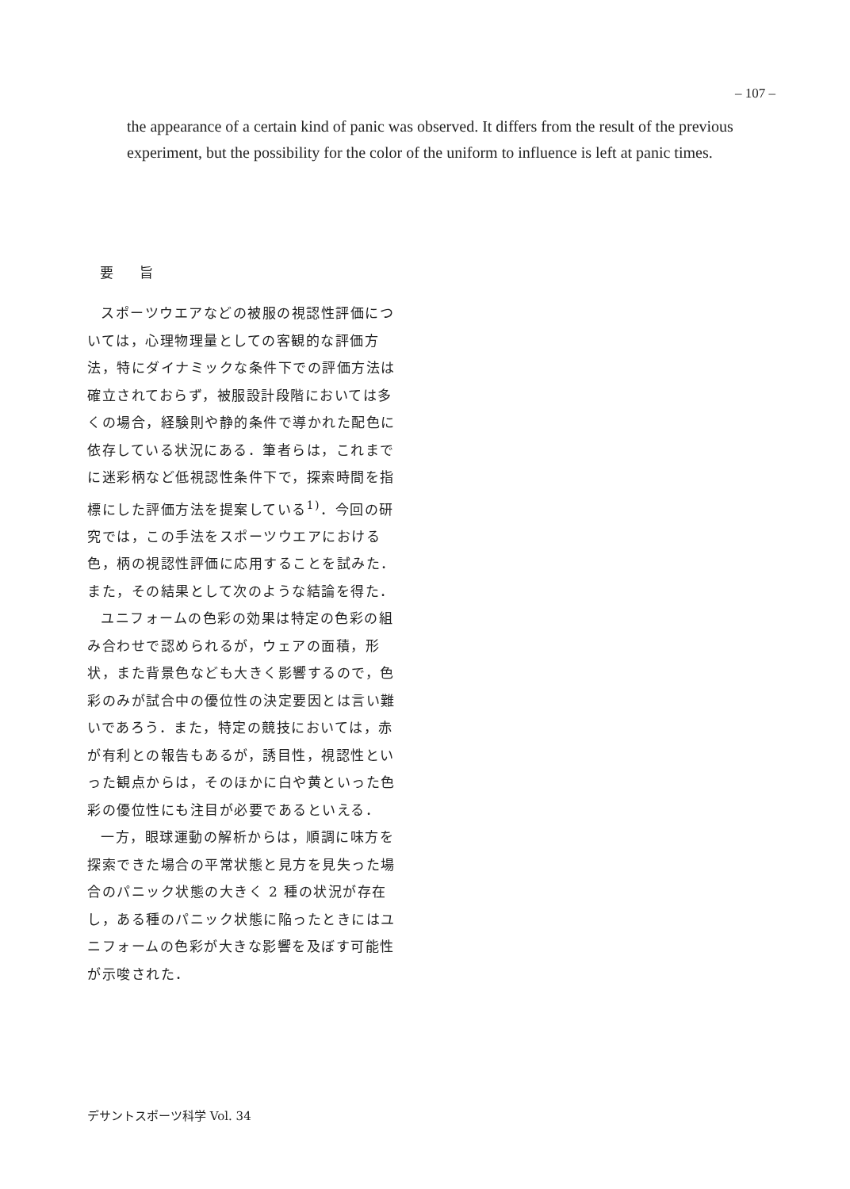– 107 –
the appearance of a certain kind of panic was observed. It differs from the result of the previous experiment, but the possibility for the color of the uniform to influence is left at panic times.
要 旨
スポーツウエアなどの被服の視認性評価については，心理物理量としての客観的な評価方法，特にダイナミックな条件下での評価方法は確立されておらず，被服設計段階においては多くの場合，経験則や静的条件で導かれた配色に依存している状況にある．筆者らは，これまでに迷彩柄など低視認性条件下で，探索時間を指標にした評価方法を提案している<sup>1)</sup>．今回の研究では，この手法をスポーツウエアにおける色，柄の視認性評価に応用することを試みた．また，その結果として次のような結論を得た．
ユニフォームの色彩の効果は特定の色彩の組み合わせで認められるが，ウェアの面積，形状，また背景色なども大きく影響するので，色彩のみが試合中の優位性の決定要因とは言い難いであろう．また，特定の競技においては，赤が有利との報告もあるが，誘目性，視認性といった観点からは，そのほかに白や黄といった色彩の優位性にも注目が必要であるといえる．
一方，眼球運動の解析からは，順調に味方を探索できた場合の平常状態と見方を見失った場合のパニック状態の大きく 2 種の状況が存在し，ある種のパニック状態に陥ったときにはユニフォームの色彩が大きな影響を及ぼす可能性が示唆された．
デサントスポーツ科学 Vol. 34